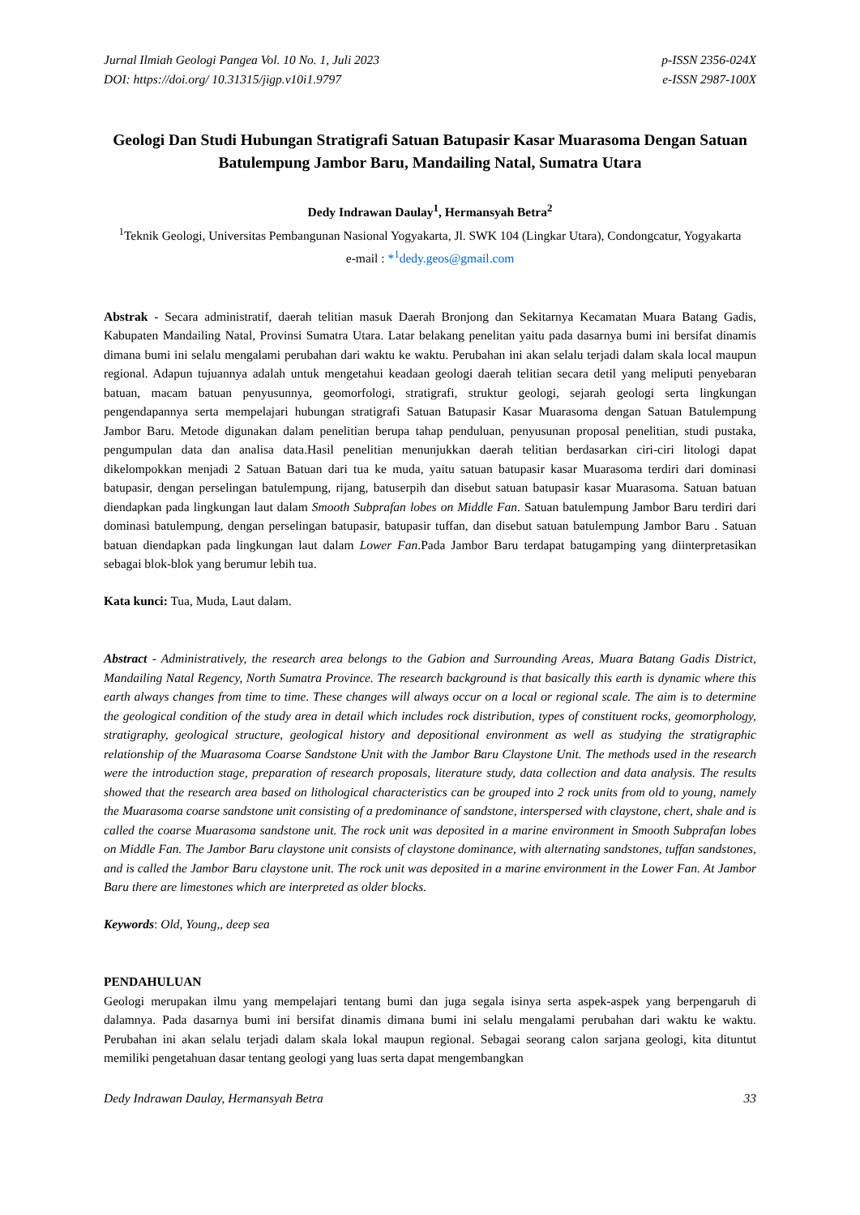Jurnal Ilmiah Geologi Pangea Vol. 10 No. 1, Juli 2023
DOI: https://doi.org/ 10.31315/jigp.v10i1.9797
p-ISSN 2356-024X
e-ISSN 2987-100X
Geologi Dan Studi Hubungan Stratigrafi Satuan Batupasir Kasar Muarasoma Dengan Satuan Batulempung Jambor Baru, Mandailing Natal, Sumatra Utara
Dedy Indrawan Daulay<sup>1</sup>, Hermansyah Betra<sup>2</sup>
<sup>1</sup> Teknik Geologi, Universitas Pembangunan Nasional Yogyakarta, Jl. SWK 104 (Lingkar Utara), Condongcatur, Yogyakarta
e-mail : *<sup>1</sup>dedy.geos@gmail.com
Abstrak - Secara administratif, daerah telitian masuk Daerah Bronjong dan Sekitarnya Kecamatan Muara Batang Gadis, Kabupaten Mandailing Natal, Provinsi Sumatra Utara. Latar belakang penelitan yaitu pada dasarnya bumi ini bersifat dinamis dimana bumi ini selalu mengalami perubahan dari waktu ke waktu. Perubahan ini akan selalu terjadi dalam skala local maupun regional. Adapun tujuannya adalah untuk mengetahui keadaan geologi daerah telitian secara detil yang meliputi penyebaran batuan, macam batuan penyusunnya, geomorfologi, stratigrafi, struktur geologi, sejarah geologi serta lingkungan pengendapannya serta mempelajari hubungan stratigrafi Satuan Batupasir Kasar Muarasoma dengan Satuan Batulempung Jambor Baru. Metode digunakan dalam penelitian berupa tahap penduluan, penyusunan proposal penelitian, studi pustaka, pengumpulan data dan analisa data.Hasil penelitian menunjukkan daerah telitian berdasarkan ciri-ciri litologi dapat dikelompokkan menjadi 2 Satuan Batuan dari tua ke muda, yaitu satuan batupasir kasar Muarasoma terdiri dari dominasi batupasir, dengan perselingan batulempung, rijang, batuserpih dan disebut satuan batupasir kasar Muarasoma. Satuan batuan diendapkan pada lingkungan laut dalam Smooth Subprafan lobes on Middle Fan. Satuan batulempung Jambor Baru terdiri dari dominasi batulempung, dengan perselingan batupasir, batupasir tuffan, dan disebut satuan batulempung Jambor Baru . Satuan batuan diendapkan pada lingkungan laut dalam Lower Fan.Pada Jambor Baru terdapat batugamping yang diinterpretasikan sebagai blok-blok yang berumur lebih tua.
Kata kunci: Tua, Muda, Laut dalam.
Abstract - Administratively, the research area belongs to the Gabion and Surrounding Areas, Muara Batang Gadis District, Mandailing Natal Regency, North Sumatra Province. The research background is that basically this earth is dynamic where this earth always changes from time to time. These changes will always occur on a local or regional scale. The aim is to determine the geological condition of the study area in detail which includes rock distribution, types of constituent rocks, geomorphology, stratigraphy, geological structure, geological history and depositional environment as well as studying the stratigraphic relationship of the Muarasoma Coarse Sandstone Unit with the Jambor Baru Claystone Unit. The methods used in the research were the introduction stage, preparation of research proposals, literature study, data collection and data analysis. The results showed that the research area based on lithological characteristics can be grouped into 2 rock units from old to young, namely the Muarasoma coarse sandstone unit consisting of a predominance of sandstone, interspersed with claystone, chert, shale and is called the coarse Muarasoma sandstone unit. The rock unit was deposited in a marine environment in Smooth Subprafan lobes on Middle Fan. The Jambor Baru claystone unit consists of claystone dominance, with alternating sandstones, tuffan sandstones, and is called the Jambor Baru claystone unit. The rock unit was deposited in a marine environment in the Lower Fan. At Jambor Baru there are limestones which are interpreted as older blocks.
Keywords: Old, Young,, deep sea
PENDAHULUAN
Geologi merupakan ilmu yang mempelajari tentang bumi dan juga segala isinya serta aspek-aspek yang berpengaruh di dalamnya. Pada dasarnya bumi ini bersifat dinamis dimana bumi ini selalu mengalami perubahan dari waktu ke waktu. Perubahan ini akan selalu terjadi dalam skala lokal maupun regional. Sebagai seorang calon sarjana geologi, kita dituntut memiliki pengetahuan dasar tentang geologi yang luas serta dapat mengembangkan
Dedy Indrawan Daulay, Hermansyah Betra
33